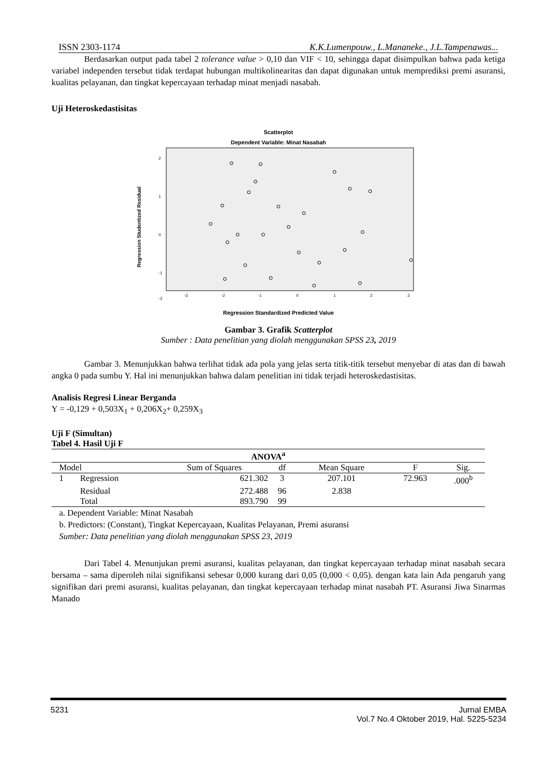ISSN 2303-1174 K.K.Lumenpouw., L.Mananeke., J.L.Tampenawas...
Berdasarkan output pada tabel 2 tolerance value > 0,10 dan VIF < 10, sehingga dapat disimpulkan bahwa pada ketiga variabel independen tersebut tidak terdapat hubungan multikolinearitas dan dapat digunakan untuk memprediksi premi asuransi, kualitas pelayanan, dan tingkat kepercayaan terhadap minat menjadi nasabah.
Uji Heteroskedastisitas
Scatterplot
Dependent Variable: Minat Nasabah
Regression Studentized Residual
2
1
0
-1
-3
-3
-2
-1
0
1
2
3
Regression Standardized Predicted Value
Gambar 3. Grafik Scatterplot
Sumber : Data penelitian yang diolah menggunakan SPSS 23, 2019
Gambar 3. Menunjukkan bahwa terlihat tidak ada pola yang jelas serta titik-titik tersebut menyebar di atas dan di bawah angka 0 pada sumbu Y. Hal ini menunjukkan bahwa dalam penelitian ini tidak terjadi heteroskedastisitas.
Analisis Regresi Linear Berganda
Y = -0,129 + 0,503X<sub>1</sub> + 0,206X<sub>2</sub>+ 0,259X<sub>3</sub>
Uji F (Simultan)
Tabel 4. Hasil Uji F
| ANOVA<sup>a</sup> | | | | | | |
| --- | --- | --- | --- | --- | --- | --- |
| Model | | Sum of Squares | df | Mean Square | F | Sig. |
| 1 | Regression | 621.302 | 3 | 207.101 | 72.963 | .000<sup>b</sup> |
| | Residual | 272.488 | 96 | 2.838 | | |
| | Total | 893.790 | 99 | | | |
a. Dependent Variable: Minat Nasabah
b. Predictors: (Constant), Tingkat Kepercayaan, Kualitas Pelayanan, Premi asuransi
Sumber: Data penelitian yang diolah menggunakan SPSS 23, 2019
Dari Tabel 4. Menunjukan premi asuransi, kualitas pelayanan, dan tingkat kepercayaan terhadap minat nasabah secara bersama – sama diperoleh nilai signifikansi sebesar 0,000 kurang dari 0,05 (0,000 < 0,05). dengan kata lain Ada pengaruh yang signifikan dari premi asuransi, kualitas pelayanan, dan tingkat kepercayaan terhadap minat nasabah PT. Asuransi Jiwa Sinarmas Manado
5231 Jurnal EMBA
Vol.7 No.4 Oktober 2019, Hal. 5225-5234